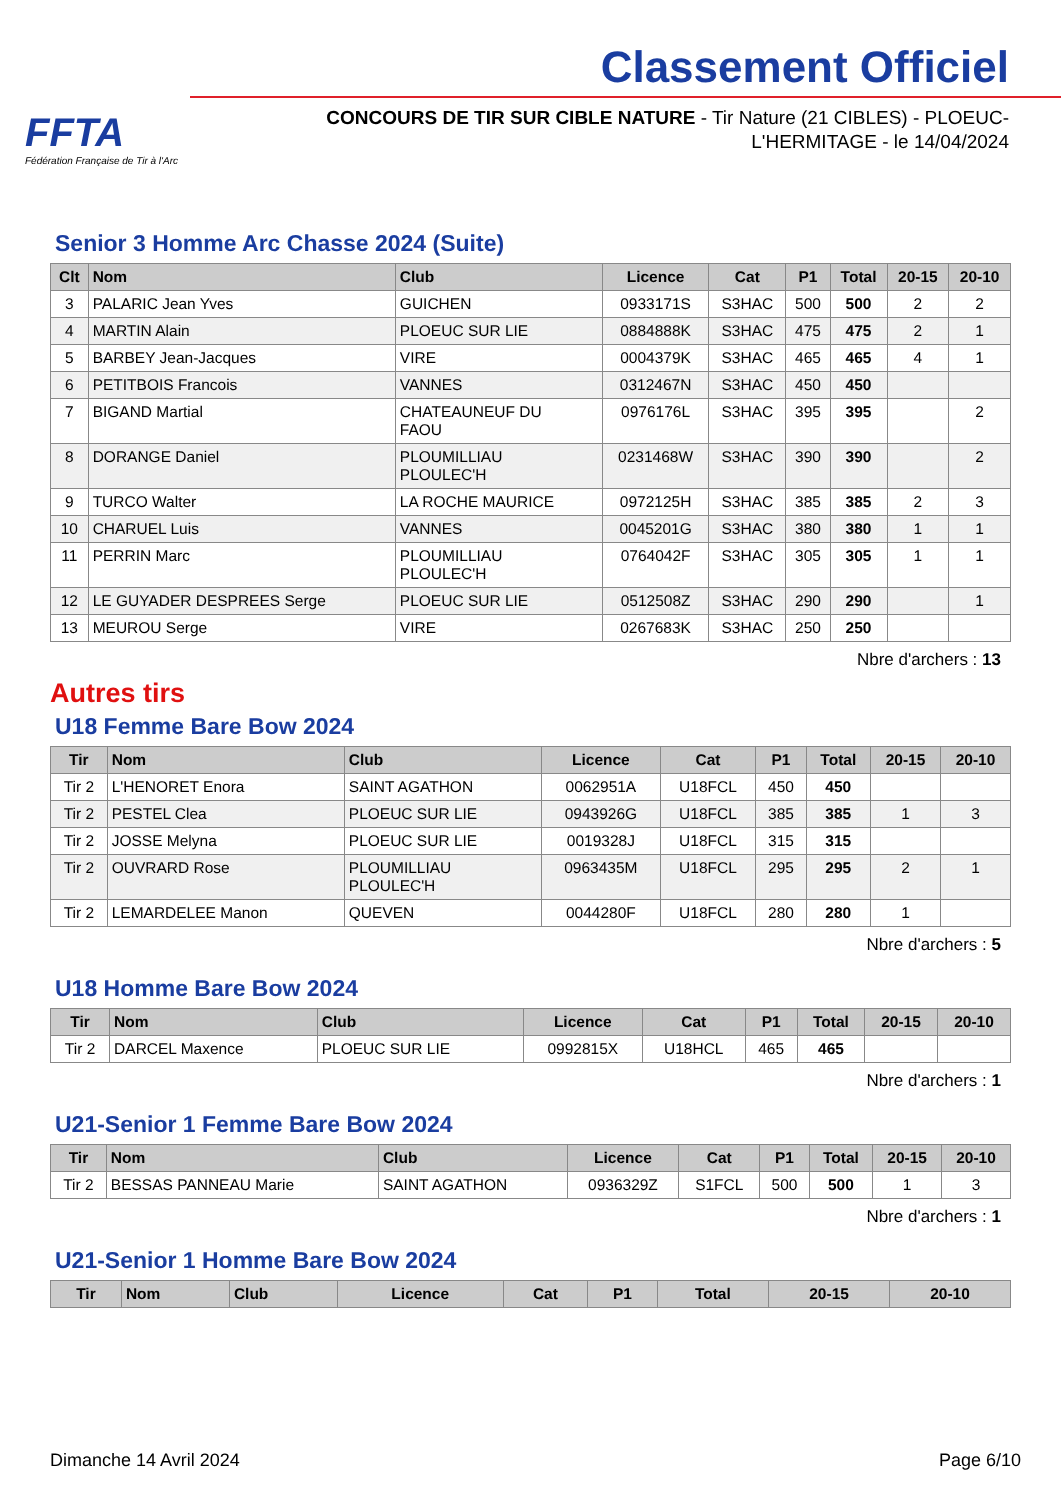FFTA
Fédération Française de Tir à l'Arc
Classement Officiel
CONCOURS DE TIR SUR CIBLE NATURE - Tir Nature (21 CIBLES) - PLOEUC-L'HERMITAGE - le 14/04/2024
Senior 3 Homme Arc Chasse 2024 (Suite)
| Clt | Nom | Club | Licence | Cat | P1 | Total | 20-15 | 20-10 |
| --- | --- | --- | --- | --- | --- | --- | --- | --- |
| 3 | PALARIC Jean Yves | GUICHEN | 0933171S | S3HAC | 500 | 500 | 2 | 2 |
| 4 | MARTIN Alain | PLOEUC SUR LIE | 0884888K | S3HAC | 475 | 475 | 2 | 1 |
| 5 | BARBEY Jean-Jacques | VIRE | 0004379K | S3HAC | 465 | 465 | 4 | 1 |
| 6 | PETITBOIS Francois | VANNES | 0312467N | S3HAC | 450 | 450 | | |
| 7 | BIGAND Martial | CHATEAUNEUF DU FAOU | 0976176L | S3HAC | 395 | 395 | | 2 |
| 8 | DORANGE Daniel | PLOUMILLIAU PLOULEC'H | 0231468W | S3HAC | 390 | 390 | | 2 |
| 9 | TURCO Walter | LA ROCHE MAURICE | 0972125H | S3HAC | 385 | 385 | 2 | 3 |
| 10 | CHARUEL Luis | VANNES | 0045201G | S3HAC | 380 | 380 | 1 | 1 |
| 11 | PERRIN Marc | PLOUMILLIAU PLOULEC'H | 0764042F | S3HAC | 305 | 305 | 1 | 1 |
| 12 | LE GUYADER DESPREES Serge | PLOEUC SUR LIE | 0512508Z | S3HAC | 290 | 290 | | 1 |
| 13 | MEUROU Serge | VIRE | 0267683K | S3HAC | 250 | 250 | | |
Nbre d'archers : 13
Autres tirs
U18 Femme Bare Bow 2024
| Tir | Nom | Club | Licence | Cat | P1 | Total | 20-15 | 20-10 |
| --- | --- | --- | --- | --- | --- | --- | --- | --- |
| Tir 2 | L'HENORET Enora | SAINT AGATHON | 0062951A | U18FCL | 450 | 450 | | |
| Tir 2 | PESTEL Clea | PLOEUC SUR LIE | 0943926G | U18FCL | 385 | 385 | 1 | 3 |
| Tir 2 | JOSSE Melyna | PLOEUC SUR LIE | 0019328J | U18FCL | 315 | 315 | | |
| Tir 2 | OUVRARD Rose | PLOUMILLIAU PLOULEC'H | 0963435M | U18FCL | 295 | 295 | 2 | 1 |
| Tir 2 | LEMARDELEE Manon | QUEVEN | 0044280F | U18FCL | 280 | 280 | 1 | |
Nbre d'archers : 5
U18 Homme Bare Bow 2024
| Tir | Nom | Club | Licence | Cat | P1 | Total | 20-15 | 20-10 |
| --- | --- | --- | --- | --- | --- | --- | --- | --- |
| Tir 2 | DARCEL Maxence | PLOEUC SUR LIE | 0992815X | U18HCL | 465 | 465 | | |
Nbre d'archers : 1
U21-Senior 1 Femme Bare Bow 2024
| Tir | Nom | Club | Licence | Cat | P1 | Total | 20-15 | 20-10 |
| --- | --- | --- | --- | --- | --- | --- | --- | --- |
| Tir 2 | BESSAS PANNEAU Marie | SAINT AGATHON | 0936329Z | S1FCL | 500 | 500 | 1 | 3 |
Nbre d'archers : 1
U21-Senior 1 Homme Bare Bow 2024
| Tir | Nom | Club | Licence | Cat | P1 | Total | 20-15 | 20-10 |
| --- | --- | --- | --- | --- | --- | --- | --- | --- |
Dimanche 14 Avril 2024 Page 6/10